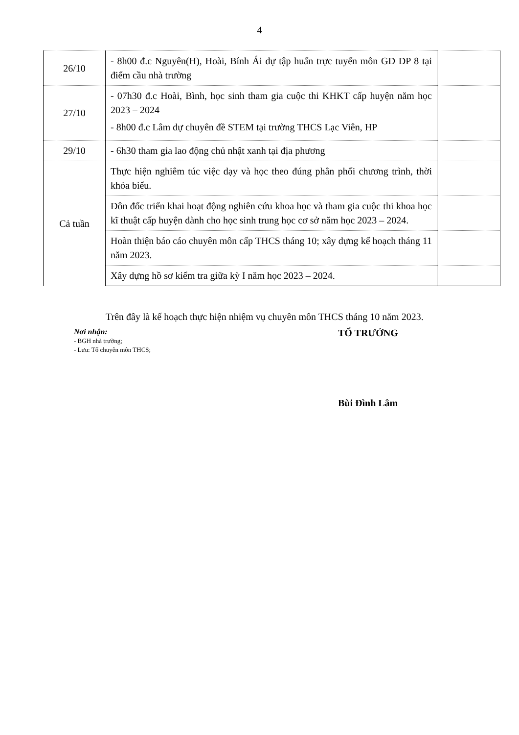4
| 26/10 | - 8h00 đ.c Nguyên(H), Hoài, Bính Ái dự tập huấn trực tuyến môn GD ĐP 8 tại điểm cầu nhà trường | |
| 27/10 | - 07h30 đ.c Hoài, Bình, học sinh tham gia cuộc thi KHKT cấp huyện năm học 2023 – 2024 - 8h00 đ.c Lâm dự chuyên đề STEM tại trường THCS Lạc Viên, HP | |
| 29/10 | - 6h30 tham gia lao động chủ nhật xanh tại địa phương | |
| Cả tuần | Thực hiện nghiêm túc việc dạy và học theo đúng phân phối chương trình, thời khóa biểu. | |
| | Đôn đốc triển khai hoạt động nghiên cứu khoa học và tham gia cuộc thi khoa học kĩ thuật cấp huyện dành cho học sinh trung học cơ sở năm học 2023 – 2024. | |
| | Hoàn thiện báo cáo chuyên môn cấp THCS tháng 10; xây dựng kế hoạch tháng 11 năm 2023. | |
| | Xây dựng hồ sơ kiểm tra giữa kỳ I năm học 2023 – 2024. | |
Trên đây là kế hoạch thực hiện nhiệm vụ chuyên môn THCS tháng 10 năm 2023.
Nơi nhận:
- BGH nhà trường;
- Lưu: Tổ chuyên môn THCS;
TỔ TRƯỞNG
Bùi Đình Lâm